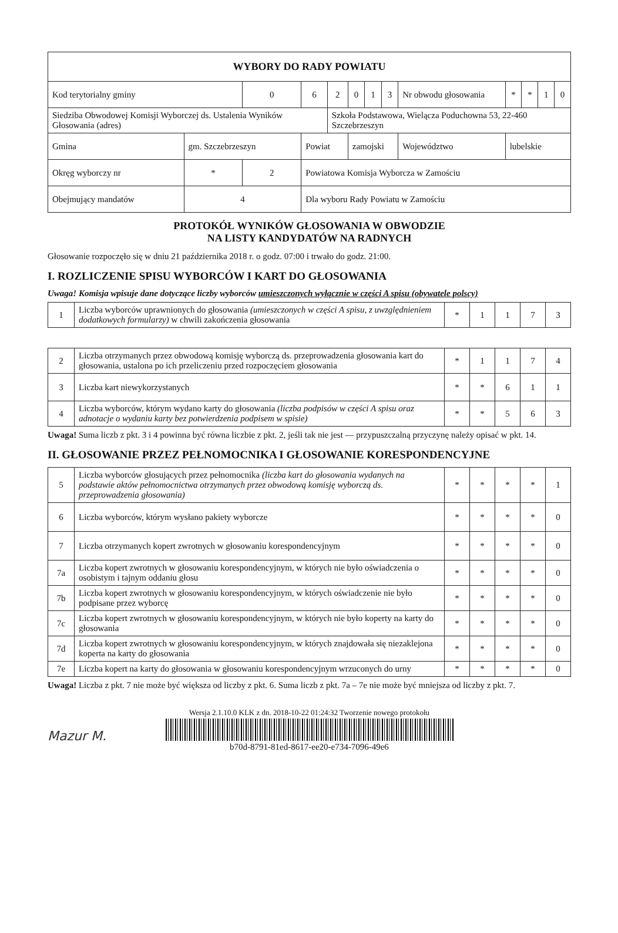| WYBORY DO RADY POWIATU | | | | | | | | | | | | | | |
| --- | --- | --- | --- | --- | --- | --- | --- | --- | --- | --- | --- | --- | --- | --- |
| Kod terytorialny gminy | | | 0 | 6 | 2 | 0 | 1 | 3 | Nr obwodu głosowania | | * | * | 1 | 0 |
| Siedziba Obwodowej Komisji Wyborczej ds. Ustalenia Wyników Głosowania (adres) | | | | | Szkoła Podstawowa, Wielącza Poduchowna 53, 22-460 Szczebrzeszyn | | | | | | | | | |
| Gmina | gm. Szczebrzeszyn | | | Powiat | | zamojski | | | | Województwo | lubelskie | | | |
| Okręg wyborczy nr | | * | 2 | Powiatowa Komisja Wyborcza w Zamościu | | | | | | | | | | |
| Obejmujący mandatów | | 4 | | Dla wyboru Rady Powiatu w Zamościu | | | | | | | | | | |
PROTOKÓŁ WYNIKÓW GŁOSOWANIA W OBWODZIE
NA LISTY KANDYDATÓW NA RADNYCH
Głosowanie rozpoczęło się w dniu 21 października 2018 r. o godz. 07:00 i trwało do godz. 21:00.
I. ROZLICZENIE SPISU WYBORCÓW I KART DO GŁOSOWANIA
Uwaga! Komisja wpisuje dane dotyczące liczby wyborców umieszczonych wyłącznie w części A spisu (obywatele polscy)
| 1 | Liczba wyborców uprawnionych do głosowania (umieszczonych w części A spisu, z uwzględnieniem dodatkowych formularzy) w chwili zakończenia głosowania | * | 1 | 1 | 7 | 3 |
| 2 | Liczba otrzymanych przez obwodową komisję wyborczą ds. przeprowadzenia głosowania kart do głosowania, ustalona po ich przeliczeniu przed rozpoczęciem głosowania | * | 1 | 1 | 7 | 4 |
| 3 | Liczba kart niewykorzystanych | * | * | 6 | 1 | 1 |
| 4 | Liczba wyborców, którym wydano karty do głosowania (liczba podpisów w części A spisu oraz adnotacje o wydaniu karty bez potwierdzenia podpisem w spisie) | * | * | 5 | 6 | 3 |
Uwaga! Suma liczb z pkt. 3 i 4 powinna być równa liczbie z pkt. 2, jeśli tak nie jest — przypuszczalną przyczynę należy opisać w pkt. 14.
II. GŁOSOWANIE PRZEZ PEŁNOMOCNIKA I GŁOSOWANIE KORESPONDENCYJNE
| 5 | Liczba wyborców głosujących przez pełnomocnika (liczba kart do głosowania wydanych na podstawie aktów pełnomocnictwa otrzymanych przez obwodową komisję wyborczą ds. przeprowadzenia głosowania) | * | * | * | * | 1 |
| 6 | Liczba wyborców, którym wysłano pakiety wyborcze | * | * | * | * | 0 |
| 7 | Liczba otrzymanych kopert zwrotnych w głosowaniu korespondencyjnym | * | * | * | * | 0 |
| 7a | Liczba kopert zwrotnych w głosowaniu korespondencyjnym, w których nie było oświadczenia o osobistym i tajnym oddaniu głosu | * | * | * | * | 0 |
| 7b | Liczba kopert zwrotnych w głosowaniu korespondencyjnym, w których oświadczenie nie było podpisane przez wyborcę | * | * | * | * | 0 |
| 7c | Liczba kopert zwrotnych w głosowaniu korespondencyjnym, w których nie było koperty na karty do głosowania | * | * | * | * | 0 |
| 7d | Liczba kopert zwrotnych w głosowaniu korespondencyjnym, w których znajdowała się niezaklejona koperta na karty do głosowania | * | * | * | * | 0 |
| 7e | Liczba kopert na karty do głosowania w głosowaniu korespondencyjnym wrzuconych do urny | * | * | * | * | 0 |
Uwaga! Liczba z pkt. 7 nie może być większa od liczby z pkt. 6. Suma liczb z pkt. 7a – 7e nie może być mniejsza od liczby z pkt. 7.
Wersja 2.1.10.0 KLK z dn. 2018-10-22 01:24:32 Tworzenie nowego protokołu
b70d-8791-81ed-8617-ee20-e734-7096-49e6
Mazur M.